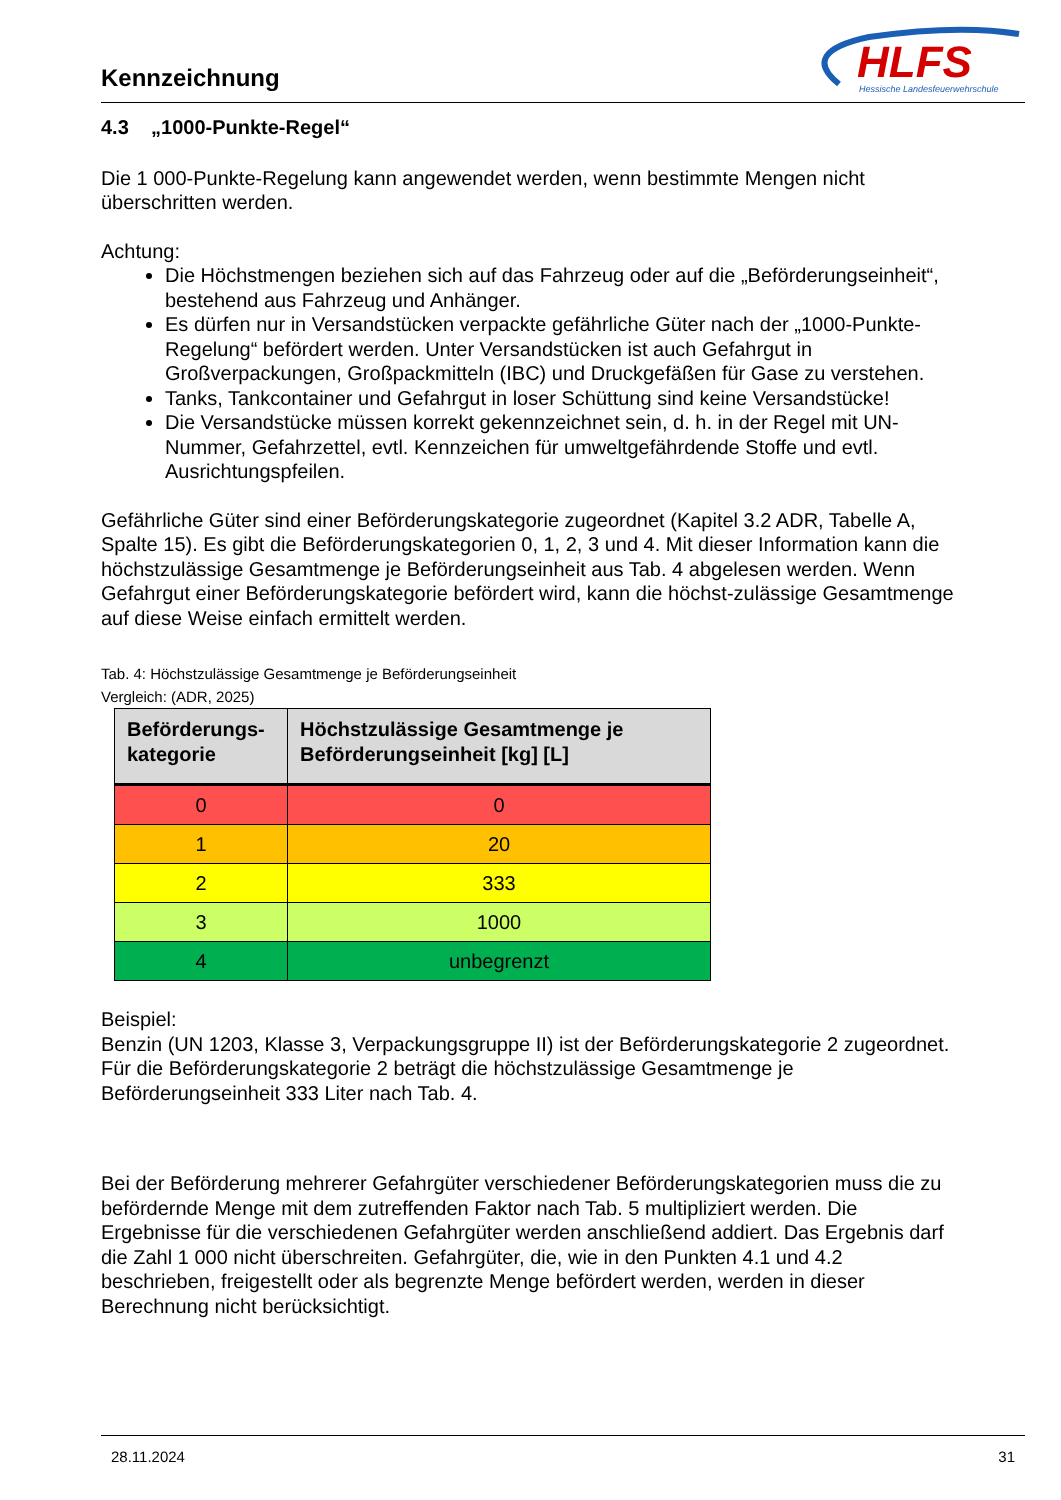Kennzeichnung
HLFS
Hessische Landesfeuerwehrschule
4.3 „1000-Punkte-Regel“
Die 1 000-Punkte-Regelung kann angewendet werden, wenn bestimmte Mengen nicht überschritten werden.
Achtung:
Die Höchstmengen beziehen sich auf das Fahrzeug oder auf die „Beförderungseinheit“, bestehend aus Fahrzeug und Anhänger.
Es dürfen nur in Versandstücken verpackte gefährliche Güter nach der „1000-Punkte-Regelung“ befördert werden. Unter Versandstücken ist auch Gefahrgut in Großverpackungen, Großpackmitteln (IBC) und Druckgefäßen für Gase zu verstehen.
Tanks, Tankcontainer und Gefahrgut in loser Schüttung sind keine Versandstücke!
Die Versandstücke müssen korrekt gekennzeichnet sein, d. h. in der Regel mit UN-Nummer, Gefahrzettel, evtl. Kennzeichen für umweltgefährdende Stoffe und evtl. Ausrichtungspfeilen.
Gefährliche Güter sind einer Beförderungskategorie zugeordnet (Kapitel 3.2 ADR, Tabelle A, Spalte 15). Es gibt die Beförderungskategorien 0, 1, 2, 3 und 4. Mit dieser Information kann die höchstzulässige Gesamtmenge je Beförderungseinheit aus Tab. 4 abgelesen werden. Wenn Gefahrgut einer Beförderungskategorie befördert wird, kann die höchst-zulässige Gesamtmenge auf diese Weise einfach ermittelt werden.
Tab. 4: Höchstzulässige Gesamtmenge je Beförderungseinheit
Vergleich: (ADR, 2025)
| Beförderungs-kategorie | Höchstzulässige Gesamtmenge je Beförderungseinheit [kg] [L] |
| --- | --- |
| 0 | 0 |
| 1 | 20 |
| 2 | 333 |
| 3 | 1000 |
| 4 | unbegrenzt |
Beispiel:
Benzin (UN 1203, Klasse 3, Verpackungsgruppe II) ist der Beförderungskategorie 2 zugeordnet. Für die Beförderungskategorie 2 beträgt die höchstzulässige Gesamtmenge je Beförderungseinheit 333 Liter nach Tab. 4.
Bei der Beförderung mehrerer Gefahrgüter verschiedener Beförderungskategorien muss die zu befördernde Menge mit dem zutreffenden Faktor nach Tab. 5 multipliziert werden. Die Ergebnisse für die verschiedenen Gefahrgüter werden anschließend addiert. Das Ergebnis darf die Zahl 1 000 nicht überschreiten. Gefahrgüter, die, wie in den Punkten 4.1 und 4.2 beschrieben, freigestellt oder als begrenzte Menge befördert werden, werden in dieser Berechnung nicht berücksichtigt.
28.11.2024 31